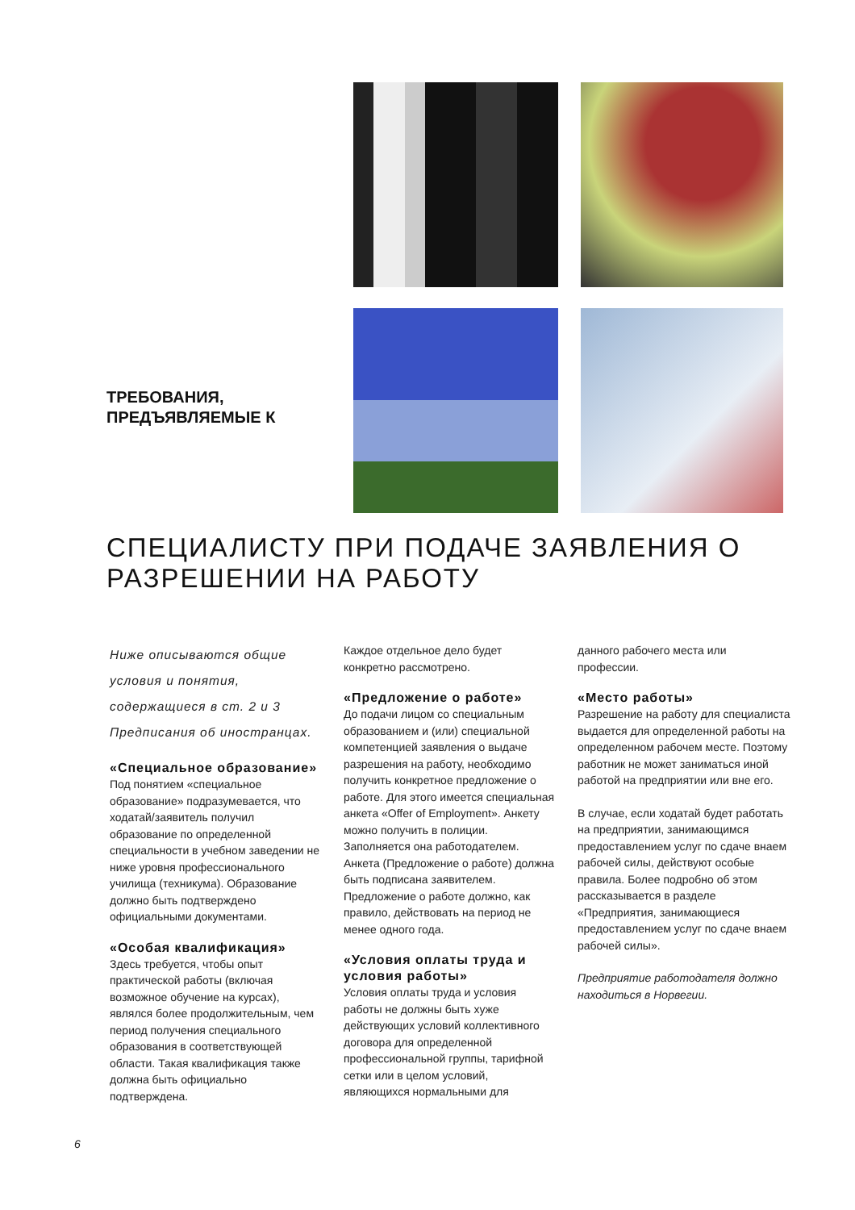ТРЕБОВАНИЯ,
ПРЕДЪЯВЛЯЕМЫЕ К
СПЕЦИАЛИСТУ ПРИ ПОДАЧЕ ЗАЯВЛЕНИЯ О
РАЗРЕШЕНИИ НА РАБОТУ
Ниже описываются общие условия и понятия, содержащиеся в ст. 2 и 3 Предписания об иностранцах.
«Специальное образование»
Под понятием «специальное образование» подразумевается, что ходатай/заявитель получил образование по определенной специальности в учебном заведении не ниже уровня профессионального училища (техникума). Образование должно быть подтверждено официальными документами.
«Особая квалификация»
Здесь требуется, чтобы опыт практической работы (включая возможное обучение на курсах), являлся более продолжительным, чем период получения специального образования в соответствующей области. Такая квалификация также должна быть официально подтверждена.
Каждое отдельное дело будет конкретно рассмотрено.
«Предложение о работе»
До подачи лицом со специальным образованием и (или) специальной компетенцией заявления о выдаче разрешения на работу, необходимо получить конкретное предложение о работе. Для этого имеется специальная анкета «Offer of Employment». Анкету можно получить в полиции. Заполняется она работодателем. Анкета (Предложение о работе) должна быть подписана заявителем. Предложение о работе должно, как правило, действовать на период не менее одного года.
«Условия оплаты труда и условия работы»
Условия оплаты труда и условия работы не должны быть хуже действующих условий коллективного договора для определенной профессиональной группы, тарифной сетки или в целом условий, являющихся нормальными для
данного рабочего места или профессии.
«Место работы»
Разрешение на работу для специалиста выдается для определенной работы на определенном рабочем месте. Поэтому работник не может заниматься иной работой на предприятии или вне его.
В случае, если ходатай будет работать на предприятии, занимающимся предоставлением услуг по сдаче внаем рабочей силы, действуют особые правила. Более подробно об этом рассказывается в разделе «Предприятия, занимающиеся предоставлением услуг по сдаче внаем рабочей силы».
Предприятие работодателя должно находиться в Норвегии.
6